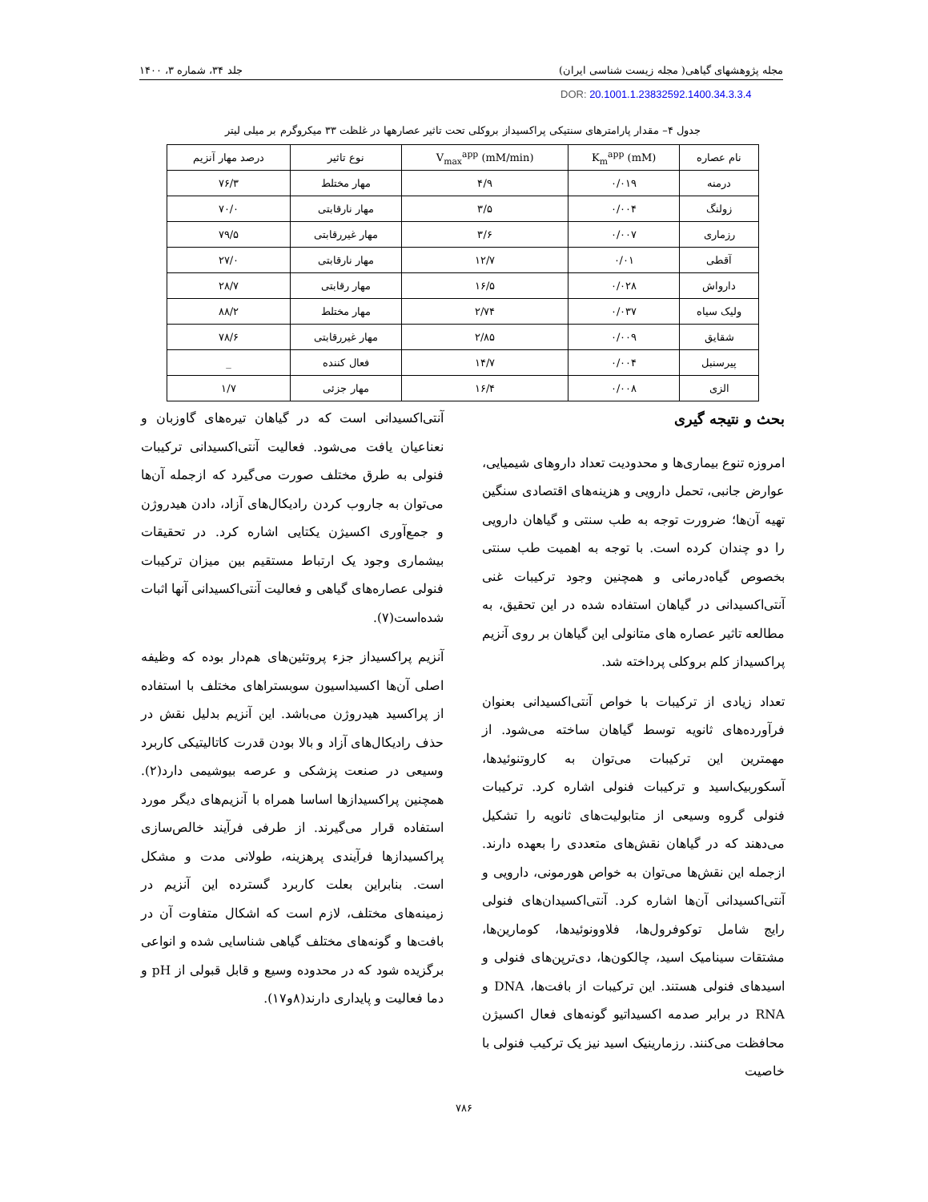مجله پژوهشهای گیاهی( مجله زیست شناسی ایران) جلد ۳۴، شماره ۳، ۱۴۰۰
DOR: 20.1001.1.23832592.1400.34.3.3.4
جدول ۴– مقدار پارامترهای سنتیکی پراکسیداز بروکلی تحت تاثیر عصارهها در غلظت ۳۳ میکروگرم بر میلی لیتر
| نام عصاره | K<sub>m</sub><sup>app</sup> (mM) | V<sub>max</sub><sup>app</sup> (mM/min) | نوع تاثیر | درصد مهار آنزیم |
| --- | --- | --- | --- | --- |
| درمنه | ۰/۰۱۹ | ۴/۹ | مهار مختلط | ۷۶/۳ |
| زولنگ | ۰/۰۰۴ | ۳/۵ | مهار نارقابتی | ۷۰/۰ |
| رزماری | ۰/۰۰۷ | ۳/۶ | مهار غیررقابتی | ۷۹/۵ |
| آقطی | ۰/۰۱ | ۱۲/۷ | مهار نارقابتی | ۲۷/۰ |
| دارواش | ۰/۰۲۸ | ۱۶/۵ | مهار رقابتی | ۲۸/۷ |
| ولیک سیاه | ۰/۰۳۷ | ۲/۷۴ | مهار مختلط | ۸۸/۲ |
| شقایق | ۰/۰۰۹ | ۲/۸۵ | مهار غیررقابتی | ۷۸/۶ |
| پیرسنبل | ۰/۰۰۴ | ۱۴/۷ | فعال کننده | _ |
| الزی | ۰/۰۰۸ | ۱۶/۴ | مهار جزئی | ۱/۷ |
بحث و نتیجه گیری
امروزه تنوع بیماری‌ها و محدودیت تعداد داروهای شیمیایی، عوارض جانبی، تحمل دارویی و هزینه‌های اقتصادی سنگین تهیه آن‌ها؛ ضرورت توجه به طب سنتی و گیاهان دارویی را دو چندان کرده است. با توجه به اهمیت طب سنتی بخصوص گیاه‌درمانی و همچنین وجود ترکیبات غنی آنتی‌اکسیدانی در گیاهان استفاده شده در این تحقیق، به مطالعه تاثیر عصاره های متانولی این گیاهان بر روی آنزیم پراکسیداز کلم بروکلی پرداخته شد.
تعداد زیادی از ترکیبات با خواص آنتی‌اکسیدانی بعنوان فرآورده‌های ثانویه توسط گیاهان ساخته می‌شود. از مهمترین این ترکیبات می‌توان به کاروتنوئیدها، آسکوربیک‌اسید و ترکیبات فنولی اشاره کرد. ترکیبات فنولی گروه وسیعی از متابولیت‌های ثانویه را تشکیل می‌دهند که در گیاهان نقش‌های متعددی را بعهده دارند. ازجمله این نقش‌ها می‌توان به خواص هورمونی، دارویی و آنتی‌اکسیدانی آن‌ها اشاره کرد. آنتی‌اکسیدان‌های فنولی رایج شامل توکوفرول‌ها، فلاوونوئیدها، کومارین‌ها، مشتقات سینامیک اسید، چالکون‌ها، دی‌ترپن‌های فنولی و اسیدهای فنولی هستند. این ترکیبات از بافت‌ها، DNA و RNA در برابر صدمه اکسیداتیو گونه‌های فعال اکسیژن محافظت می‌کنند. رزمارینیک اسید نیز یک ترکیب فنولی با خاصیت
آنتی‌اکسیدانی است که در گیاهان تیره‌های گاوزبان و نعناعیان یافت می‌شود. فعالیت آنتی‌اکسیدانی ترکیبات فنولی به طرق مختلف صورت می‌گیرد که ازجمله آن‌ها می‌توان به جاروب کردن رادیکال‌های آزاد، دادن هیدروژن و جمع‌آوری اکسیژن یکتایی اشاره کرد. در تحقیقات بیشماری وجود یک ارتباط مستقیم بین میزان ترکیبات فنولی عصاره‌های گیاهی و فعالیت آنتی‌اکسیدانی آنها اثبات شده‌است(۷).
آنزیم پراکسیداز جزء پروتئین‌های هم‌دار بوده که وظیفه اصلی آن‌ها اکسیداسیون سوبستراهای مختلف با استفاده از پراکسید هیدروژن می‌باشد. این آنزیم بدلیل نقش در حذف رادیکال‌های آزاد و بالا بودن قدرت کاتالیتیکی کاربرد وسیعی در صنعت پزشکی و عرصه بیوشیمی دارد(۲). همچنین پراکسیدازها اساسا همراه با آنزیم‌های دیگر مورد استفاده قرار می‌گیرند. از طرفی فرآیند خالص‌سازی پراکسیدازها فرآیندی پرهزینه، طولانی مدت و مشکل است. بنابراین بعلت کاربرد گسترده این آنزیم در زمینه‌های مختلف، لازم است که اشکال متفاوت آن در بافت‌ها و گونه‌های مختلف گیاهی شناسایی شده و انواعی برگزیده شود که در محدوده وسیع و قابل قبولی از pH و دما فعالیت و پایداری دارند(۸و۱۷).
۷۸۶